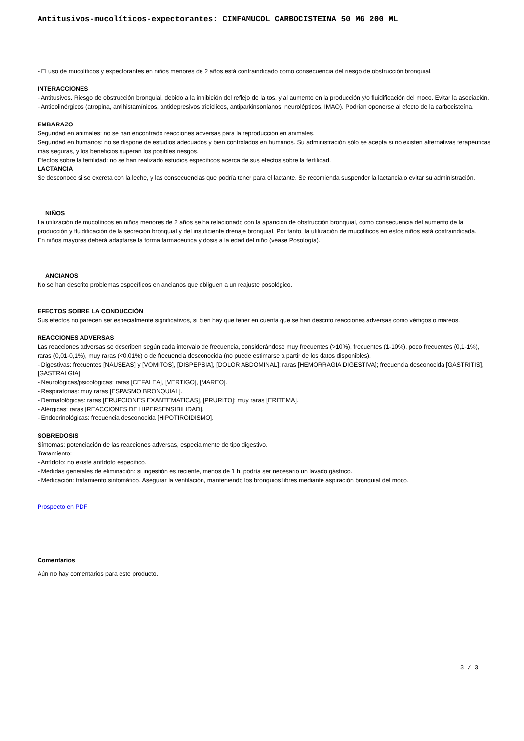Antitusivos-mucolíticos-expectorantes: CINFAMUCOL CARBOCISTEINA 50 MG 200 ML
- El uso de mucolíticos y expectorantes en niños menores de 2 años está contraindicado como consecuencia del riesgo de obstrucción bronquial.
INTERACCIONES
- Antitusivos. Riesgo de obstrucción bronquial, debido a la inhibición del reflejo de la tos, y al aumento en la producción y/o fluidificación del moco. Evitar la asociación.
- Anticolinérgicos (atropina, antihistamínicos, antidepresivos tricíclicos, antiparkinsonianos, neurolépticos, IMAO). Podrían oponerse al efecto de la carbocisteína.
EMBARAZO
Seguridad en animales: no se han encontrado reacciones adversas para la reproducción en animales.
Seguridad en humanos: no se dispone de estudios adecuados y bien controlados en humanos. Su administración sólo se acepta si no existen alternativas terapéuticas más seguras, y los beneficios superan los posibles riesgos.
Efectos sobre la fertilidad: no se han realizado estudios específicos acerca de sus efectos sobre la fertilidad.
LACTANCIA
Se desconoce si se excreta con la leche, y las consecuencias que podría tener para el lactante. Se recomienda suspender la lactancia o evitar su administración.
NIÑOS
La utilización de mucolíticos en niños menores de 2 años se ha relacionado con la aparición de obstrucción bronquial, como consecuencia del aumento de la producción y fluidificación de la secreción bronquial y del insuficiente drenaje bronquial. Por tanto, la utilización de mucolíticos en estos niños está contraindicada.
En niños mayores deberá adaptarse la forma farmacéutica y dosis a la edad del niño (véase Posología).
ANCIANOS
No se han descrito problemas específicos en ancianos que obliguen a un reajuste posológico.
EFECTOS SOBRE LA CONDUCCIÓN
Sus efectos no parecen ser especialmente significativos, si bien hay que tener en cuenta que se han descrito reacciones adversas como vértigos o mareos.
REACCIONES ADVERSAS
Las reacciones adversas se describen según cada intervalo de frecuencia, considerándose muy frecuentes (>10%), frecuentes (1-10%), poco frecuentes (0,1-1%), raras (0,01-0,1%), muy raras (<0,01%) o de frecuencia desconocida (no puede estimarse a partir de los datos disponibles).
- Digestivas: frecuentes [NAUSEAS] y [VOMITOS], [DISPEPSIA], [DOLOR ABDOMINAL]; raras [HEMORRAGIA DIGESTIVA]; frecuencia desconocida [GASTRITIS], [GASTRALGIA].
- Neurológicas/psicológicas: raras [CEFALEA], [VERTIGO], [MAREO].
- Respiratorias: muy raras [ESPASMO BRONQUIAL].
- Dermatológicas: raras [ERUPCIONES EXANTEMATICAS], [PRURITO]; muy raras [ERITEMA].
- Alérgicas: raras [REACCIONES DE HIPERSENSIBILIDAD].
- Endocrinológicas: frecuencia desconocida [HIPOTIROIDISMO].
SOBREDOSIS
Síntomas: potenciación de las reacciones adversas, especialmente de tipo digestivo.
Tratamiento:
- Antídoto: no existe antídoto específico.
- Medidas generales de eliminación: si ingestión es reciente, menos de 1 h, podría ser necesario un lavado gástrico.
- Medicación: tratamiento sintomático. Asegurar la ventilación, manteniendo los bronquios libres mediante aspiración bronquial del moco.
Prospecto en PDF
Comentarios
Aún no hay comentarios para este producto.
3 / 3